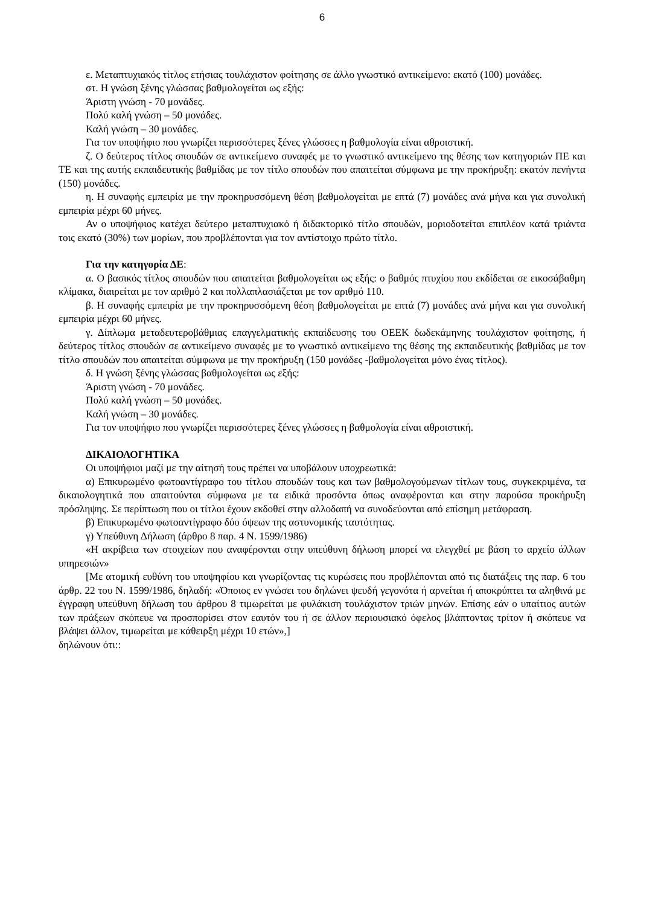6
ε. Μεταπτυχιακός τίτλος ετήσιας τουλάχιστον φοίτησης σε άλλο γνωστικό αντικείμενο: εκατό (100) μονάδες.
στ. Η γνώση ξένης γλώσσας βαθμολογείται ως εξής:
Άριστη γνώση - 70 μονάδες.
Πολύ καλή γνώση – 50 μονάδες.
Καλή γνώση – 30 μονάδες.
Για τον υποψήφιο που γνωρίζει περισσότερες ξένες γλώσσες η βαθμολογία είναι αθροιστική.
ζ. Ο δεύτερος τίτλος σπουδών σε αντικείμενο συναφές με το γνωστικό αντικείμενο της θέσης των κατηγοριών ΠΕ και ΤΕ και της αυτής εκπαιδευτικής βαθμίδας με τον τίτλο σπουδών που απαιτείται σύμφωνα με την προκήρυξη: εκατόν πενήντα (150) μονάδες.
η. Η συναφής εμπειρία με την προκηρυσσόμενη θέση βαθμολογείται με επτά (7) μονάδες ανά μήνα και για συνολική εμπειρία μέχρι 60 μήνες.
Αν ο υποψήφιος κατέχει δεύτερο μεταπτυχιακό ή διδακτορικό τίτλο σπουδών, μοριοδοτείται επιπλέον κατά τριάντα τοις εκατό (30%) των μορίων, που προβλέπονται για τον αντίστοιχο πρώτο τίτλο.
Για την κατηγορία ΔΕ:
α. Ο βασικός τίτλος σπουδών που απαιτείται βαθμολογείται ως εξής: ο βαθμός πτυχίου που εκδίδεται σε εικοσάβαθμη κλίμακα, διαιρείται με τον αριθμό 2 και πολλαπλασιάζεται με τον αριθμό 110.
β. Η συναφής εμπειρία με την προκηρυσσόμενη θέση βαθμολογείται με επτά (7) μονάδες ανά μήνα και για συνολική εμπειρία μέχρι 60 μήνες.
γ. Δίπλωμα μεταδευτεροβάθμιας επαγγελματικής εκπαίδευσης του ΟΕΕΚ δωδεκάμηνης τουλάχιστον φοίτησης, ή δεύτερος τίτλος σπουδών σε αντικείμενο συναφές με το γνωστικό αντικείμενο της θέσης της εκπαιδευτικής βαθμίδας με τον τίτλο σπουδών που απαιτείται σύμφωνα με την προκήρυξη (150 μονάδες -βαθμολογείται μόνο ένας τίτλος).
δ. Η γνώση ξένης γλώσσας βαθμολογείται ως εξής:
Άριστη γνώση - 70 μονάδες.
Πολύ καλή γνώση – 50 μονάδες.
Καλή γνώση – 30 μονάδες.
Για τον υποψήφιο που γνωρίζει περισσότερες ξένες γλώσσες η βαθμολογία είναι αθροιστική.
ΔΙΚΑΙΟΛΟΓΗΤΙΚΑ
Οι υποψήφιοι μαζί με την αίτησή τους πρέπει να υποβάλουν υποχρεωτικά:
α) Επικυρωμένο φωτοαντίγραφο του τίτλου σπουδών τους και των βαθμολογούμενων τίτλων τους, συγκεκριμένα, τα δικαιολογητικά που απαιτούνται σύμφωνα με τα ειδικά προσόντα όπως αναφέρονται και στην παρούσα προκήρυξη πρόσληψης. Σε περίπτωση που οι τίτλοι έχουν εκδοθεί στην αλλοδαπή να συνοδεύονται από επίσημη μετάφραση.
β) Επικυρωμένο φωτοαντίγραφο δύο όψεων της αστυνομικής ταυτότητας.
γ) Υπεύθυνη Δήλωση (άρθρο 8 παρ. 4 Ν. 1599/1986)
«Η ακρίβεια των στοιχείων που αναφέρονται στην υπεύθυνη δήλωση μπορεί να ελεγχθεί με βάση το αρχείο άλλων υπηρεσιών»
[Με ατομική ευθύνη του υποψηφίου και γνωρίζοντας τις κυρώσεις που προβλέπονται από τις διατάξεις της παρ. 6 του άρθρ. 22 του Ν. 1599/1986, δηλαδή: «Όποιος εν γνώσει του δηλώνει ψευδή γεγονότα ή αρνείται ή αποκρύπτει τα αληθινά με έγγραφη υπεύθυνη δήλωση του άρθρου 8 τιμωρείται με φυλάκιση τουλάχιστον τριών μηνών. Επίσης εάν ο υπαίτιος αυτών των πράξεων σκόπευε να προσπορίσει στον εαυτόν του ή σε άλλον περιουσιακό όφελος βλάπτοντας τρίτον ή σκόπευε να βλάψει άλλον, τιμωρείται με κάθειρξη μέχρι 10 ετών»,]
δηλώνουν ότι::